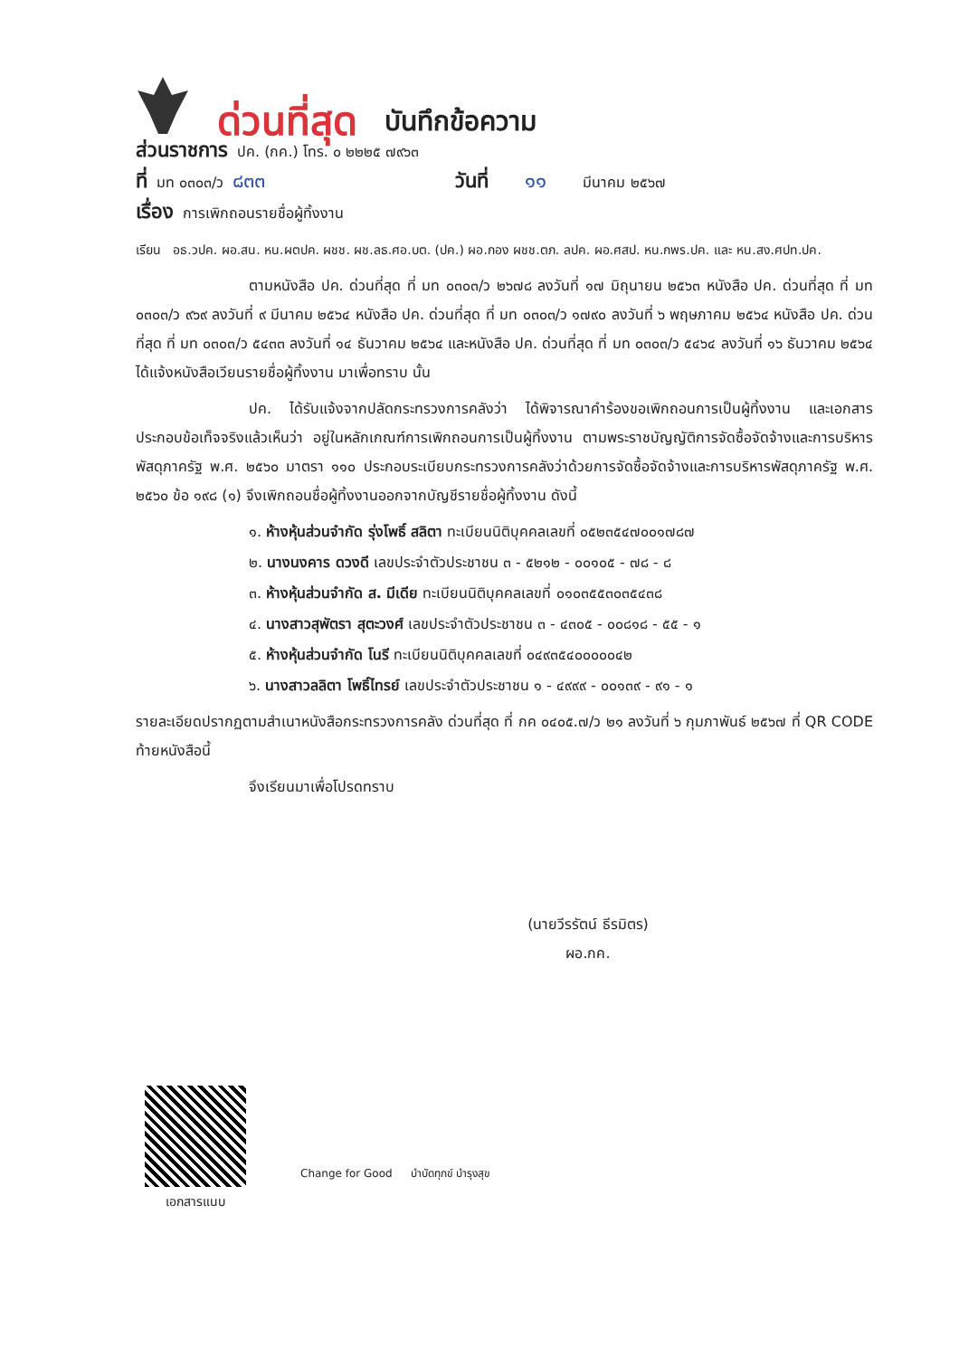ด่วนที่สุด บันทึกข้อความ
ส่วนราชการ ปค. (กค.) โทร. ๐ ๒๒๒๕ ๗๙๖๓
ที่ มท ๐๓๐๓/ว ๘๓๓ วันที่ ๑๑ มีนาคม ๒๕๖๗
เรื่อง การเพิกถอนรายชื่อผู้ทิ้งงาน
เรียน อธ.วปค. ผอ.สน. หน.ผตปค. ผชช. ผช.ลธ.ศอ.บต. (ปค.) ผอ.กอง ผชช.ตภ. ลปค. ผอ.ศสป. หน.กพร.ปค. และ หน.สง.ศปท.ปค.
ตามหนังสือ ปค. ด่วนที่สุด ที่ มท ๐๓๐๓/ว ๒๖๗๘ ลงวันที่ ๑๗ มิถุนายน ๒๕๖๓ หนังสือ ปค. ด่วนที่สุด ที่ มท ๐๓๐๓/ว ๙๖๙ ลงวันที่ ๙ มีนาคม ๒๕๖๔ หนังสือ ปค. ด่วนที่สุด ที่ มท ๐๓๐๓/ว ๑๗๙๐ ลงวันที่ ๖ พฤษภาคม ๒๕๖๔ หนังสือ ปค. ด่วนที่สุด ที่ มท ๐๓๐๓/ว ๕๔๓๓ ลงวันที่ ๑๔ ธันวาคม ๒๕๖๔ และหนังสือ ปค. ด่วนที่สุด ที่ มท ๐๓๐๓/ว ๕๔๖๔ ลงวันที่ ๑๖ ธันวาคม ๒๕๖๔ ได้แจ้งหนังสือเวียนรายชื่อผู้ทิ้งงาน มาเพื่อทราบ นั้น
ปค. ได้รับแจ้งจากปลัดกระทรวงการคลังว่า ได้พิจารณาคำร้องขอเพิกถอนการเป็นผู้ทิ้งงาน และเอกสารประกอบข้อเท็จจริงแล้วเห็นว่า อยู่ในหลักเกณฑ์การเพิกถอนการเป็นผู้ทิ้งงาน ตามพระราชบัญญัติการจัดซื้อจัดจ้างและการบริหารพัสดุภาครัฐ พ.ศ. ๒๕๖๐ มาตรา ๑๑๐ ประกอบระเบียบกระทรวงการคลังว่าด้วยการจัดซื้อจัดจ้างและการบริหารพัสดุภาครัฐ พ.ศ. ๒๕๖๐ ข้อ ๑๙๘ (๑) จึงเพิกถอนชื่อผู้ทิ้งงานออกจากบัญชีรายชื่อผู้ทิ้งงาน ดังนี้
๑. ห้างหุ้นส่วนจำกัด รุ่งโพธิ์ สลิตา ทะเบียนนิติบุคคลเลขที่ ๐๕๒๓๕๔๗๐๐๑๗๘๗
๒. นางนงคาร ดวงดี เลขประจำตัวประชาชน ๓ - ๕๒๑๒ - ๐๐๑๐๕ - ๗๘ - ๘
๓. ห้างหุ้นส่วนจำกัด ส. มีเดีย ทะเบียนนิติบุคคลเลขที่ ๐๑๐๓๕๕๓๐๓๕๔๓๘
๔. นางสาวสุพัตรา สุตะวงศ์ เลขประจำตัวประชาชน ๓ - ๔๓๐๕ - ๐๐๘๑๘ - ๕๕ - ๑
๕. ห้างหุ้นส่วนจำกัด โนรี ทะเบียนนิติบุคคลเลขที่ ๐๔๙๓๕๔๐๐๐๐๐๔๒
๖. นางสาวลลิตา โพธิ์ไทรย์ เลขประจำตัวประชาชน ๑ - ๔๙๙๙ - ๐๐๑๓๙ - ๙๑ - ๑
รายละเอียดปรากฏตามสำเนาหนังสือกระทรวงการคลัง ด่วนที่สุด ที่ กค ๐๔๐๕.๗/ว ๒๑ ลงวันที่ ๖ กุมภาพันธ์ ๒๕๖๗ ที่ QR CODE ท้ายหนังสือนี้
จึงเรียนมาเพื่อโปรดทราบ
(นายวีรรัตน์ ธีรมิตร)
ผอ.กค.
เอกสารแนบ
Change for Good บำบัดทุกข์ บำรุงสุข